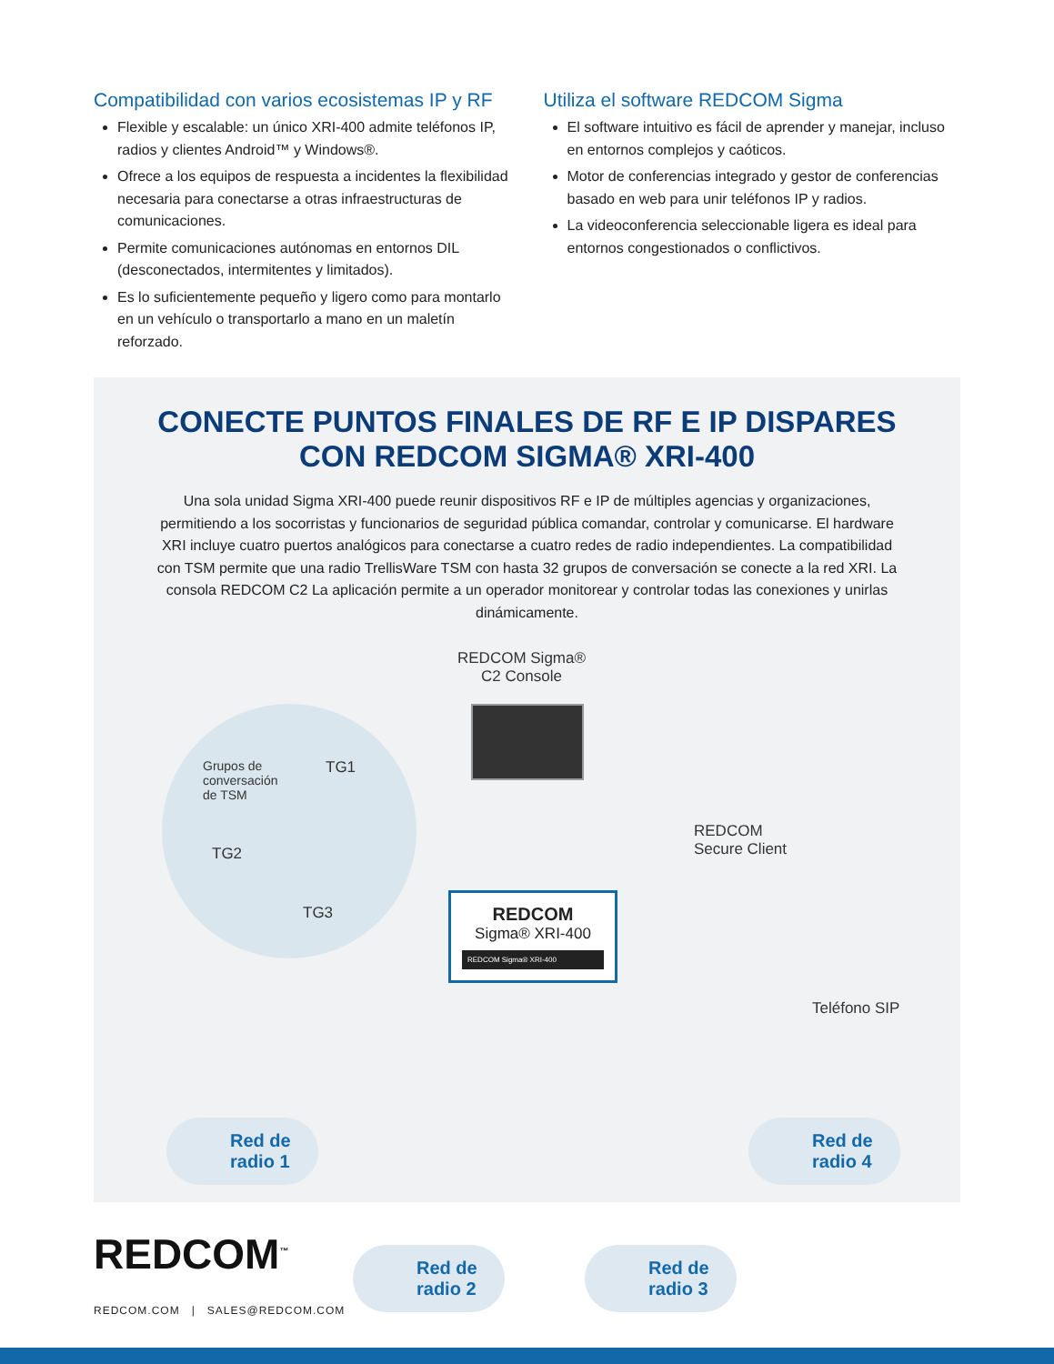Compatibilidad con varios ecosistemas IP y RF
Flexible y escalable: un único XRI-400 admite teléfonos IP, radios y clientes Android™ y Windows®.
Ofrece a los equipos de respuesta a incidentes la flexibilidad necesaria para conectarse a otras infraestructuras de comunicaciones.
Permite comunicaciones autónomas en entornos DIL (desconectados, intermitentes y limitados).
Es lo suficientemente pequeño y ligero como para montarlo en un vehículo o transportarlo a mano en un maletín reforzado.
Utiliza el software REDCOM Sigma
El software intuitivo es fácil de aprender y manejar, incluso en entornos complejos y caóticos.
Motor de conferencias integrado y gestor de conferencias basado en web para unir teléfonos IP y radios.
La videoconferencia seleccionable ligera es ideal para entornos congestionados o conflictivos.
CONECTE PUNTOS FINALES DE RF E IP DISPARES
CON REDCOM SIGMA® XRI-400
Una sola unidad Sigma XRI-400 puede reunir dispositivos RF e IP de múltiples agencias y organizaciones, permitiendo a los socorristas y funcionarios de seguridad pública comandar, controlar y comunicarse. El hardware XRI incluye cuatro puertos analógicos para conectarse a cuatro redes de radio independientes. La compatibilidad con TSM permite que una radio TrellisWare TSM con hasta 32 grupos de conversación se conecte a la red XRI. La consola REDCOM C2 La aplicación permite a un operador monitorear y controlar todas las conexiones y unirlas dinámicamente.
REDCOM Sigma®
C2 Console
Grupos de
conversación
de TSM
TG1
TG2
TG3
REDCOM
Secure Client
Teléfono SIP
REDCOM
Sigma® XRI-400
REDCOM Sigma® XRI-400
Red de
radio 1
Red de
radio 2
Red de
radio 3
Red de
radio 4
REDCOM<sup>™</sup>
REDCOM.COM | SALES@REDCOM.COM